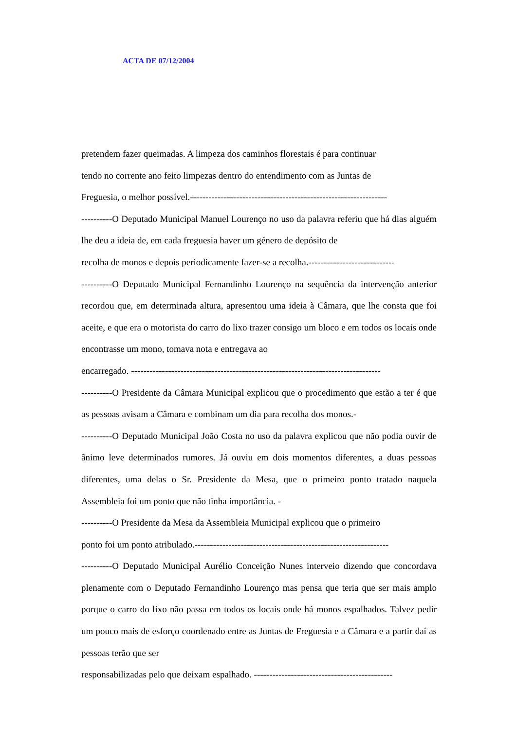ACTA DE 07/12/2004
pretendem fazer queimadas. A limpeza dos caminhos florestais é para continuar
tendo no corrente ano feito limpezas dentro do entendimento com as Juntas de
Freguesia, o melhor possível.----------------------------------------------------------------
----------O Deputado Municipal Manuel Lourenço no uso da palavra referiu que há dias alguém lhe deu a ideia de, em cada freguesia haver um género de depósito de
recolha de monos e depois periodicamente fazer-se a recolha.----------------------------
----------O Deputado Municipal Fernandinho Lourenço na sequência da intervenção anterior recordou que, em determinada altura, apresentou uma ideia à Câmara, que lhe consta que foi aceite, e que era o motorista do carro do lixo trazer consigo um bloco e em todos os locais onde encontrasse um mono, tomava nota e entregava ao
encarregado. ---------------------------------------------------------------------------------
----------O Presidente da Câmara Municipal explicou que o procedimento que estão a ter é que as pessoas avisam a Câmara e combinam um dia para recolha dos monos.-
----------O Deputado Municipal João Costa no uso da palavra explicou que não podia ouvir de ânimo leve determinados rumores. Já ouviu em dois momentos diferentes, a duas pessoas diferentes, uma delas o Sr. Presidente da Mesa, que o primeiro ponto tratado naquela Assembleia foi um ponto que não tinha importância. -
----------O Presidente da Mesa da Assembleia Municipal explicou que o primeiro
ponto foi um ponto atribulado.---------------------------------------------------------------
----------O Deputado Municipal Aurélio Conceição Nunes interveio dizendo que concordava plenamente com o Deputado Fernandinho Lourenço mas pensa que teria que ser mais amplo porque o carro do lixo não passa em todos os locais onde há monos espalhados. Talvez pedir um pouco mais de esforço coordenado entre as Juntas de Freguesia e a Câmara e a partir daí as pessoas terão que ser
responsabilizadas pelo que deixam espalhado. ---------------------------------------------